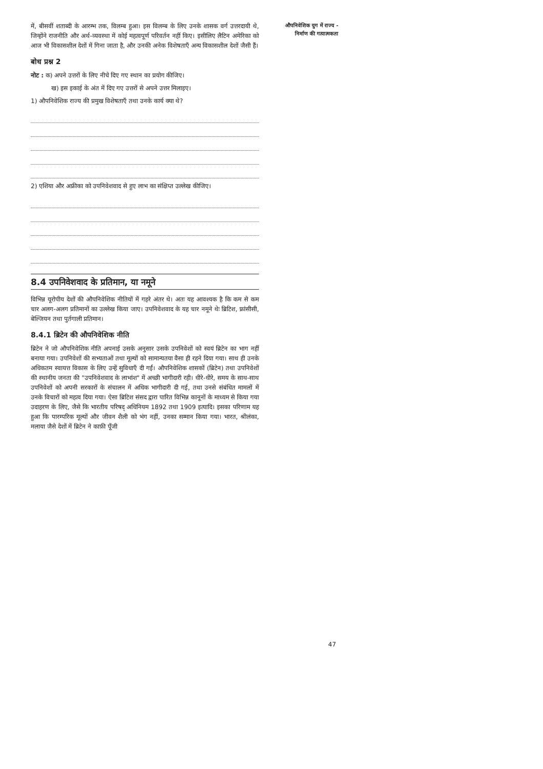में, बीसवीं शताब्दी के आरम्भ तक, विलम्ब हुआ। इस विलम्ब के लिए उनके शासक वर्ग उत्तरदायी थे, जिन्होंने राजनीति और अर्थ-व्यवस्था में कोई महत्वपूर्ण परिवर्तन नहीं किए। इसीलिए लैटिन अमेरिका को आज भी विकासशील देशों में गिना जाता है, और उनकी अनेक विशेषताएँ अन्य विकासशील देशों जैसी हैं।
बोध प्रश्न 2
नोट : क) अपने उत्तरों के लिए नीचे दिए गए स्थान का प्रयोग कीजिए।
ख) इस इकाई के अंत में दिए गए उत्तरों से अपने उत्तर मिलाइए।
1) औपनिवेशिक राज्य की प्रमुख विशेषताएँ तथा उनके कार्य क्या थे?
2) एशिया और अफ्रीका को उपनिवेशवाद से हुए लाभ का संक्षिप्त उल्लेख कीजिए।
8.4 उपनिवेशवाद के प्रतिमान, या नमूने
विभिन्न यूरोपीय देशों की औपनिवेशिक नीतियों में गहरे अंतर थे। अतः यह आवश्यक है कि कम से कम चार अलग-अलग प्रतिमानों का उल्लेख किया जाए। उपनिवेशवाद के यह चार नमूने थेः ब्रिटिश, फ्रांसीसी, बेल्जियन तथा पुर्तगाली प्रतिमान।
8.4.1 ब्रिटेन की औपनिवेशिक नीति
ब्रिटेन ने जो औपनिवेशिक नीति अपनाई उसके अनुसार उसके उपनिवेशों को स्वयं ब्रिटेन का भाग नहीं बनाया गया। उपनिवेशों की सभ्यताओं तथा मूल्यों को सामान्यतया वैसा ही रहने दिया गया। साथ ही उनके अधिकतम स्वायत्त विकास के लिए उन्हें सुविधाएँ दी गईं। औपनिवेशिक शासकों (ब्रिटेन) तथा उपनिवेशों की स्थानीय जनता की "उपनिवेशवाद के लाभांश" में अच्छी भागीदारी रही। धीरे-धीरे, समय के साथ-साथ उपनिवेशों को अपनी सरकारों के संचालन में अधिक भागीदारी दी गई, तथा उनसे संबंधित मामलों में उनके विचारों को महत्व दिया गया। ऐसा ब्रिटिश संसद द्वारा पारित विभिन्न कानूनों के माध्यम से किया गया उदाहरण के लिए, जैसे कि भारतीय परिषद् अधिनियम 1892 तथा 1909 इत्यादि। इसका परिणाम यह हुआ कि पारम्परिक मूल्यों और जीवन शैली को भंग नहीं, उनका सम्मान किया गया। भारत, श्रीलंका, मलाया जैसे देशों में ब्रिटेन ने काफ़ी पूँजी
औपनिवेशिक युग में राज्य - निर्माण की गत्यात्मकता
47